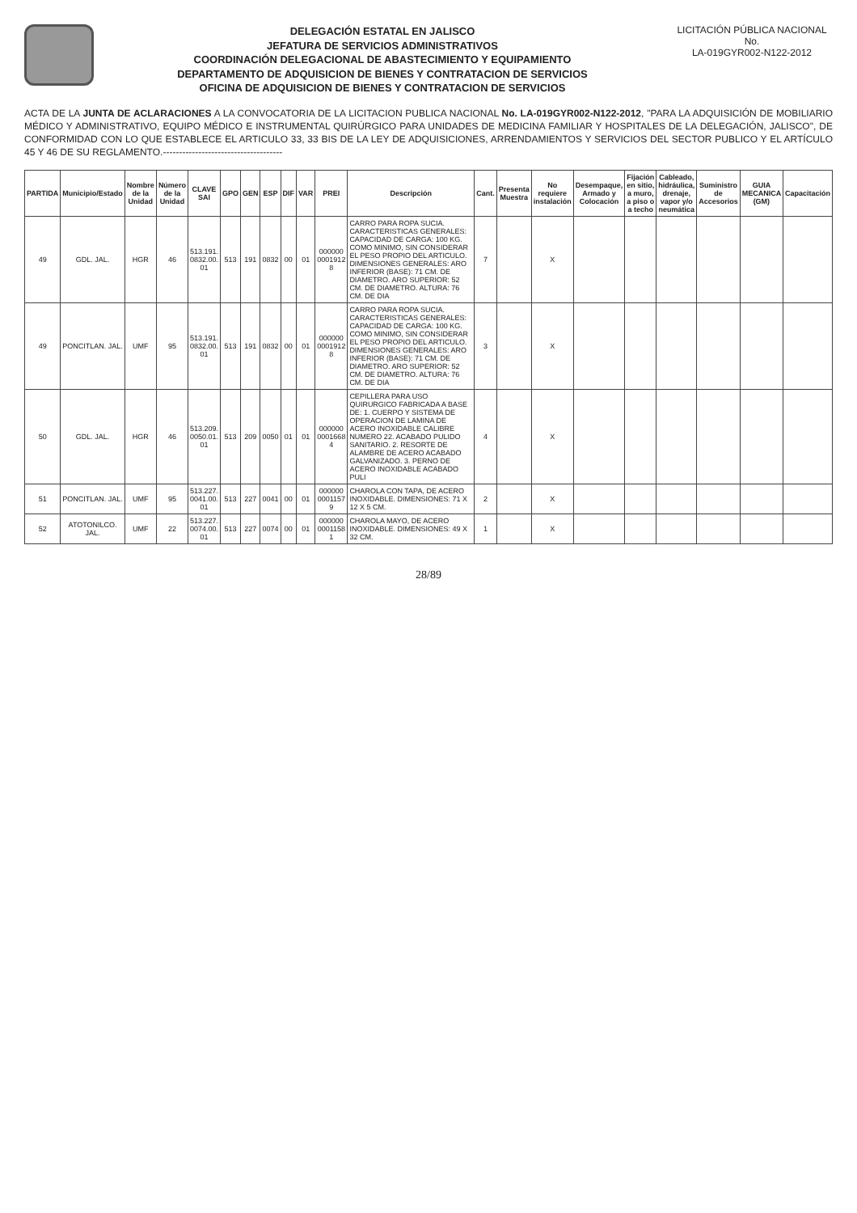DELEGACIÓN ESTATAL EN JALISCO
JEFATURA DE SERVICIOS ADMINISTRATIVOS
COORDINACIÓN DELEGACIONAL DE ABASTECIMIENTO Y EQUIPAMIENTO
DEPARTAMENTO DE ADQUISICION DE BIENES Y CONTRATACION DE SERVICIOS
OFICINA DE ADQUISICION DE BIENES Y CONTRATACION DE SERVICIOS
LICITACIÓN PÚBLICA NACIONAL
No.
LA-019GYR002-N122-2012
ACTA DE LA JUNTA DE ACLARACIONES A LA CONVOCATORIA DE LA LICITACION PUBLICA NACIONAL No. LA-019GYR002-N122-2012, "PARA LA ADQUISICIÓN DE MOBILIARIO MÉDICO Y ADMINISTRATIVO, EQUIPO MÉDICO E INSTRUMENTAL QUIRÚRGICO PARA UNIDADES DE MEDICINA FAMILIAR Y HOSPITALES DE LA DELEGACIÓN, JALISCO", DE CONFORMIDAD CON LO QUE ESTABLECE EL ARTICULO 33, 33 BIS DE LA LEY DE ADQUISICIONES, ARRENDAMIENTOS Y SERVICIOS DEL SECTOR PUBLICO Y EL ARTÍCULO 45 Y 46 DE SU REGLAMENTO.-------------------------------------
| PARTIDA | Municipio/Estado | Nombre de la Unidad | Número de la Unidad | CLAVE SAI | GPO | GEN | ESP | DIF | VAR | PREI | Descripción | Cant. | Presenta Muestra | No requiere instalación | Desempaque, Armado y Colocación | Fijación en sitio, a muro, a piso o a techo | Cableado, hidráulica, drenaje, vapor y/o neumática | Suministro de Accesorios | GUIA MECANICA (GM) | Capacitación |
| --- | --- | --- | --- | --- | --- | --- | --- | --- | --- | --- | --- | --- | --- | --- | --- | --- | --- | --- | --- | --- |
| 49 | GDL. JAL. | HGR | 46 | 513.191. 0832.00. 01 | 513 | 191 | 0832 | 00 | 01 | 000000 0001912 8 | CARRO PARA ROPA SUCIA. CARACTERISTICAS GENERALES: CAPACIDAD DE CARGA: 100 KG. COMO MINIMO, SIN CONSIDERAR EL PESO PROPIO DEL ARTICULO. DIMENSIONES GENERALES: ARO INFERIOR (BASE): 71 CM. DE DIAMETRO. ARO SUPERIOR: 52 CM. DE DIAMETRO. ALTURA: 76 CM. DE DIA | 7 | | X | | | | | | |
| 49 | PONCITLAN. JAL. | UMF | 95 | 513.191. 0832.00. 01 | 513 | 191 | 0832 | 00 | 01 | 000000 0001912 8 | CARRO PARA ROPA SUCIA. CARACTERISTICAS GENERALES: CAPACIDAD DE CARGA: 100 KG. COMO MINIMO, SIN CONSIDERAR EL PESO PROPIO DEL ARTICULO. DIMENSIONES GENERALES: ARO INFERIOR (BASE): 71 CM. DE DIAMETRO. ARO SUPERIOR: 52 CM. DE DIAMETRO. ALTURA: 76 CM. DE DIA | 3 | | X | | | | | | |
| 50 | GDL. JAL. | HGR | 46 | 513.209. 0050.01. 01 | 513 | 209 | 0050 | 01 | 01 | 000000 0001668 4 | CEPILLERA PARA USO QUIRURGICO FABRICADA A BASE DE: 1. CUERPO Y SISTEMA DE OPERACION DE LAMINA DE ACERO INOXIDABLE CALIBRE NUMERO 22. ACABADO PULIDO SANITARIO. 2. RESORTE DE ALAMBRE DE ACERO ACABADO GALVANIZADO. 3. PERNO DE ACERO INOXIDABLE ACABADO PULI | 4 | | X | | | | | | |
| 51 | PONCITLAN. JAL. | UMF | 95 | 513.227. 0041.00. 01 | 513 | 227 | 0041 | 00 | 01 | 000000 0001157 9 | CHAROLA CON TAPA, DE ACERO INOXIDABLE. DIMENSIONES: 71 X 12 X 5 CM. | 2 | | X | | | | | | |
| 52 | ATOTONILCO. JAL. | UMF | 22 | 513.227. 0074.00. 01 | 513 | 227 | 0074 | 00 | 01 | 000000 0001158 1 | CHAROLA MAYO, DE ACERO INOXIDABLE. DIMENSIONES: 49 X 32 CM. | 1 | | X | | | | | | |
28/89